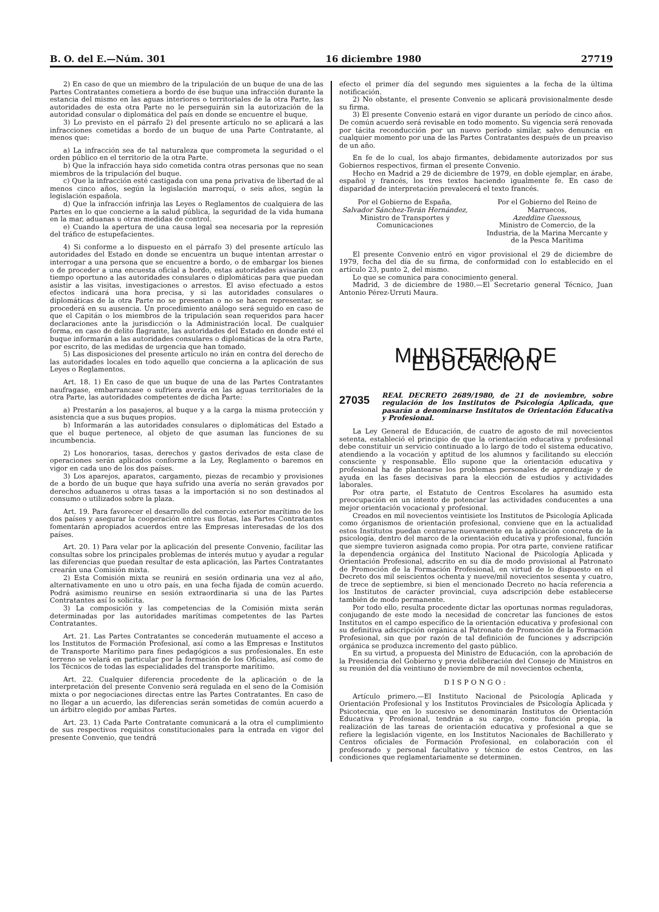B. O. del E.—Núm. 301 16 diciembre 1980 27719
2) En caso de que un miembro de la tripulación de un buque de una de las Partes Contratantes cometiera a bordo de ése buque una infracción durante la estancia del mismo en las aguas interiores o territoriales de la otra Parte, las autoridades de esta otra Parte no le perseguirán sin la autorización de la autoridad consular o diplomática del país en donde se encuentre el buque.
3) Lo previsto en el párrafo 2) del presente artículo no se aplicará a las infracciones cometidas a bordo de un buque de una Parte Contratante, al menos que:
a) La infracción sea de tal naturaleza que comprometa la seguridad o el orden público en el territorio de la otra Parte.
b) Que la infracción haya sido cometida contra otras personas que no sean miembros de la tripulación del buque.
c) Que la infracción esté castigada con una pena privativa de libertad de al menos cinco años, según la legislación marroquí, o seis años, según la legislación española.
d) Que la infracción infrinja las Leyes o Reglamentos de cualquiera de las Partes en lo que concierne a la salud pública, la seguridad de la vida humana en la mar, aduanas u otras medidas de control.
e) Cuando la apertura de una causa legal sea necesaria por la represión del tráfico de estupefacientes.
4) Si conforme a lo dispuesto en el párrafo 3) del presente artículo las autoridades del Estado en donde se encuentra un buque intentan arrestar o interrogar a una persona que se encuentre a bordo, o de embargar los bienes o de proceder a una encuesta oficial a bordo, estas autoridades avisarán con tiempo oportuno a las autoridades consulares o diplomáticas para que puedan asistir a las visitas, investigaciones o arrestos. El aviso efectuado a estos efectos indicará una hora precisa, y si las autoridades consulares o diplomáticas de la otra Parte no se presentan o no se hacen representar, se procederá en su ausencia. Un procedimiento análogo será seguido en caso de que el Capitán o los miembros de la tripulación sean requeridos para hacer declaraciones ante la jurisdicción o la Administración local. De cualquier forma, en caso de delito flagrante, las autoridades del Estado en donde esté el buque informarán a las autoridades consulares o diplomáticas de la otra Parte, por escrito, de las medidas de urgencia que han tomado.
5) Las disposiciones del presente artículo no irán en contra del derecho de las autoridades locales en todo aquello que concierna a la aplicación de sus Leyes o Reglamentos.
Art. 18. 1) En caso de que un buque de una de las Partes Contratantes naufragase, embarrancase o sufriera avería en las aguas territoriales de la otra Parte, las autoridades competentes de dicha Parte:
a) Prestarán a los pasajeros, al buque y a la carga la misma protección y asistencia que a sus buques propios.
b) Informarán a las autoridades consulares o diplomáticas del Estado a que el buque pertenece, al objeto de que asuman las funciones de su incumbencia.
2) Los honorarios, tasas, derechos y gastos derivados de esta clase de operaciones serán aplicados conforme a la Ley, Reglamento o baremos en vigor en cada uno de los dos países.
3) Los aparejos, aparatos, cargamento, piezas de recambio y provisiones de a bordo de un buque que haya sufrido una avería no serán gravados por derechos aduaneros u otras tasas a la importación si no son destinados al consumo o utilizados sobre la plaza.
Art. 19. Para favorecer el desarrollo del comercio exterior marítimo de los dos países y asegurar la cooperación entre sus flotas, las Partes Contratantes fomentarán apropiados acuerdos entre las Empresas interesadas de los dos países.
Art. 20. 1) Para velar por la aplicación del presente Convenio, facilitar las consultas sobre los principales problemas de interés mutuo y ayudar a regular las diferencias que puedan resultar de esta aplicación, las Partes Contratantes crearán una Comisión mixta.
2) Esta Comisión mixta se reunirá en sesión ordinaria una vez al año, alternativamente en uno u otro país, en una fecha fijada de común acuerdo. Podrá asimismo reunirse en sesión extraordinaria si una de las Partes Contratantes así lo solicita.
3) La composición y las competencias de la Comisión mixta serán determinadas por las autoridades marítimas competentes de las Partes Contratantes.
Art. 21. Las Partes Contratantes se concederán mutuamente el acceso a los Institutos de Formación Profesional, así como a las Empresas e Institutos de Transporte Marítimo para fines pedagógicos a sus profesionales. En este terreno se velará en particular por la formación de los Oficiales, así como de los Técnicos de todas las especialidades del transporte marítimo.
Art. 22. Cualquier diferencia procedente de la aplicación o de la interpretación del presente Convenio será regulada en el seno de la Comisión mixta o por negociaciones directas entre las Partes Contratantes. En caso de no llegar a un acuerdo, las diferencias serán sometidas de común acuerdo a un árbitro elegido por ambas Partes.
Art. 23. 1) Cada Parte Contratante comunicará a la otra el cumplimiento de sus respectivos requisitos constitucionales para la entrada en vigor del presente Convenio, que tendrá
efecto el primer día del segundo mes siguientes a la fecha de la última notificación.
2) No obstante, el presente Convenio se aplicará provisionalmente desde su firma.
3) El presente Convenio estará en vigor durante un período de cinco años. De común acuerdo será revisable en todo momento. Su vigencia será renovada por tácita reconducción por un nuevo período similar, salvo denuncia en cualquier momento por una de las Partes Contratantes después de un preaviso de un año.
En fe de lo cual, los abajo firmantes, debidamente autorizados por sus Gobiernos respectivos, firman el presente Convenio.
Hecho en Madrid a 29 de diciembre de 1979, en doble ejemplar, en árabe, español y francés, los tres textos haciendo igualmente fe. En caso de disparidad de interpretación prevalecerá el texto francés.
Por el Gobierno de España,
Salvador Sánchez-Terán Hernández,
Ministro de Transportes y Comunicaciones
Por el Gobierno del Reino de Marruecos,
Azeddine Guessous,
Ministro de Comercio, de la Industria, de la Marina Mercante y de la Pesca Marítima
El presente Convenio entró en vigor provisional el 29 de diciembre de 1979, fecha del día de su firma, de conformidad con lo establecido en el artículo 23, punto 2, del mismo.
Lo que se comunica para conocimiento general.
Madrid, 3 de diciembre de 1980.—El Secretario general Técnico, Juan Antonio Pérez-Urruti Maura.
MINISTERIO DE EDUCACION
27035
REAL DECRETO 2689/1980, de 21 de noviembre, sobre regulación de los Institutos de Psicología Aplicada, que pasarán a denominarse Institutos de Orientación Educativa y Profesional.
La Ley General de Educación, de cuatro de agosto de mil novecientos setenta, estableció el principio de que la orientación educativa y profesional debe constituir un servicio continuado a lo largo de todo el sistema educativo, atendiendo a la vocación y aptitud de los alumnos y facilitando su elección consciente y responsable. Ello supone que la orientación educativa y profesional ha de plantearse los problemas personales de aprendizaje y de ayuda en las fases decisivas para la elección de estudios y actividades laborales.
Por otra parte, el Estatuto de Centros Escolares ha asumido esta preocupación en un intento de potenciar las actividades conducentes a una mejor orientación vocacional y profesional.
Creados en mil novecientos veintisiete los Institutos de Psicología Aplicada como órganismos de orientación profesional, conviene que en la actualidad estos Institutos puedan centrarse nuevamente en la aplicación concreta de la psicología, dentro del marco de la orientación educativa y profesional, función que siempre tuvieron asignada como propia. Por otra parte, conviene ratificar la dependencia orgánica del Instituto Nacional de Psicología Aplicada y Orientación Profesional, adscrito en su día de modo provisional al Patronato de Promoción de la Formación Profesional, en virtud de lo dispuesto en el Decreto dos mil seiscientos ochenta y nueve/mil novecientos sesenta y cuatro, de trece de septiembre, si bien el mencionado Decreto no hacía referencia a los Institutos de carácter provincial, cuya adscripción debe establecerse también de modo permanente.
Por todo ello, resulta procedente dictar las oportunas normas reguladoras, conjugando de este modo la necesidad de concretar las funciones de estos Institutos en el campo específico de la orientación educativa y profesional con su definitiva adscripción orgánica al Patronato de Promoción de la Formación Profesional, sin que por razón de tal definición de funciones y adscripción orgánica se produzca incremento del gasto público.
En su virtud, a propuesta del Ministro de Educación, con la aprobación de la Presidencia del Gobierno y previa deliberación del Consejo de Ministros en su reunión del día veintiuno de noviembre de mil novecientos ochenta,
DISPONGO:
Artículo primero.—El Instituto Nacional de Psicología Aplicada y Orientación Profesional y los Institutos Provinciales de Psicología Aplicada y Psicotecnia, que en lo sucesivo se denominarán Institutos de Orientación Educativa y Profesional, tendrán a su cargo, como función propia, la realización de las tareas de orientación educativa y profesional a que se refiere la legislación vigente, en los Institutos Nacionales de Bachillerato y Centros oficiales de Formación Profesional, en colaboración con el profesorado y personal facultativo y técnico de estos Centros, en las condiciones que reglamentariamente se determinen.